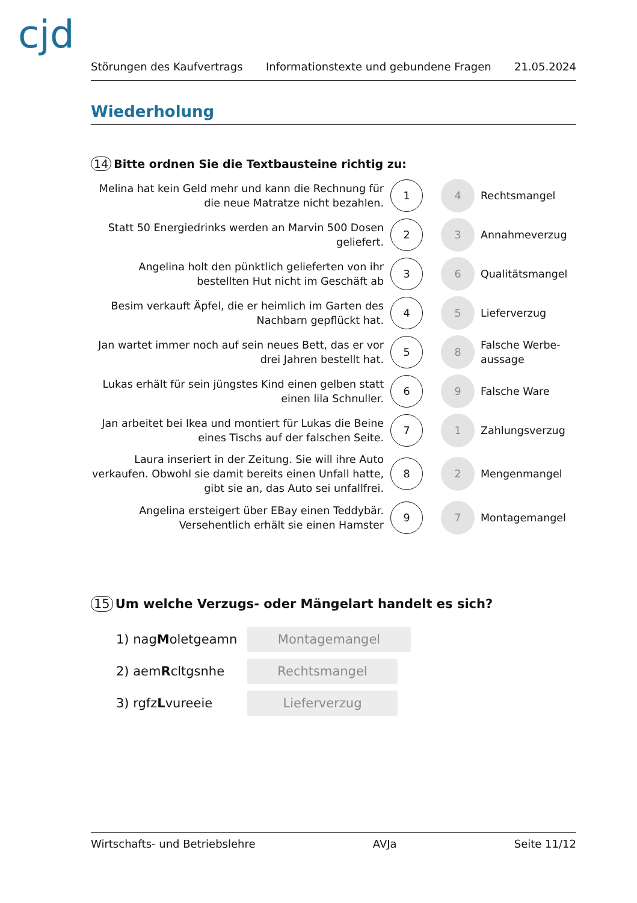cjd
Störungen des Kaufvertrags Informationstexte und gebundene Fragen 21.05.2024
Wiederholung
14 Bitte ordnen Sie die Textbausteine richtig zu:
Melina hat kein Geld mehr und kann die Rechnung für die neue Matratze nicht bezahlen.
1
4
Rechtsmangel
Statt 50 Energiedrinks werden an Marvin 500 Dosen geliefert.
2
3
Annahmeverzug
Angelina holt den pünktlich gelieferten von ihr bestellten Hut nicht im Geschäft ab
3
6
Qualitätsmangel
Besim verkauft Äpfel, die er heimlich im Garten des Nachbarn gepflückt hat.
4
5
Lieferverzug
Jan wartet immer noch auf sein neues Bett, das er vor drei Jahren bestellt hat.
5
8
Falsche Werbe-aussage
Lukas erhält für sein jüngstes Kind einen gelben statt einen lila Schnuller.
6
9
Falsche Ware
Jan arbeitet bei Ikea und montiert für Lukas die Beine eines Tischs auf der falschen Seite.
7
1
Zahlungsverzug
Laura inseriert in der Zeitung. Sie will ihre Auto verkaufen. Obwohl sie damit bereits einen Unfall hatte, gibt sie an, das Auto sei unfallfrei.
8
2
Mengenmangel
Angelina ersteigert über EBay einen Teddybär. Versehentlich erhält sie einen Hamster
9
7
Montagemangel
15 Um welche Verzugs- oder Mängelart handelt es sich?
1) nagMoletgeamn
Montagemangel
2) aemRcltgsnhe
Rechtsmangel
3) rgfzLvureeie
Lieferverzug
Wirtschafts- und Betriebslehre AVJa Seite 11/12